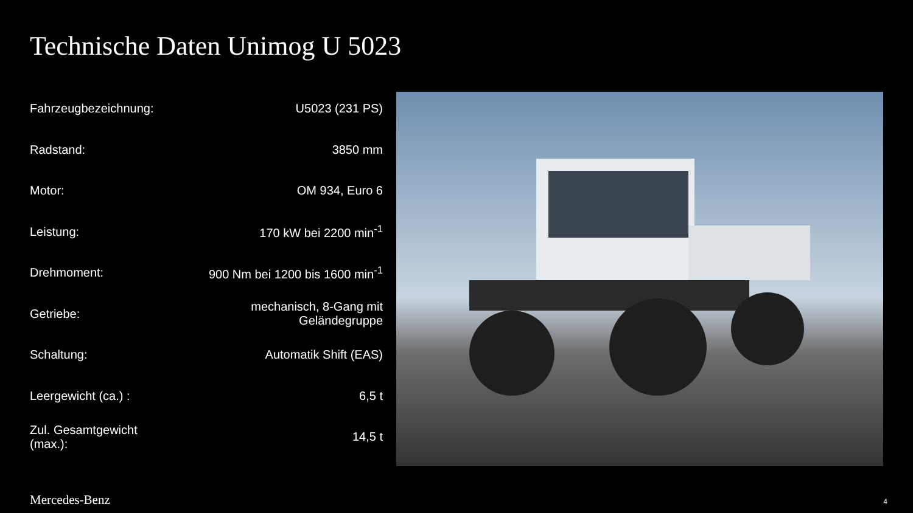Technische Daten Unimog U 5023
| Fahrzeugbezeichnung: | U5023 (231 PS) |
| Radstand: | 3850 mm |
| Motor: | OM 934, Euro 6 |
| Leistung: | 170 kW bei 2200 min<sup>-1</sup> |
| Drehmoment: | 900 Nm bei 1200 bis 1600 min<sup>-1</sup> |
| Getriebe: | mechanisch, 8-Gang mit Geländegruppe |
| Schaltung: | Automatik Shift (EAS) |
| Leergewicht (ca.) : | 6,5 t |
| Zul. Gesamtgewicht (max.): | 14,5 t |
Mercedes-Benz 4